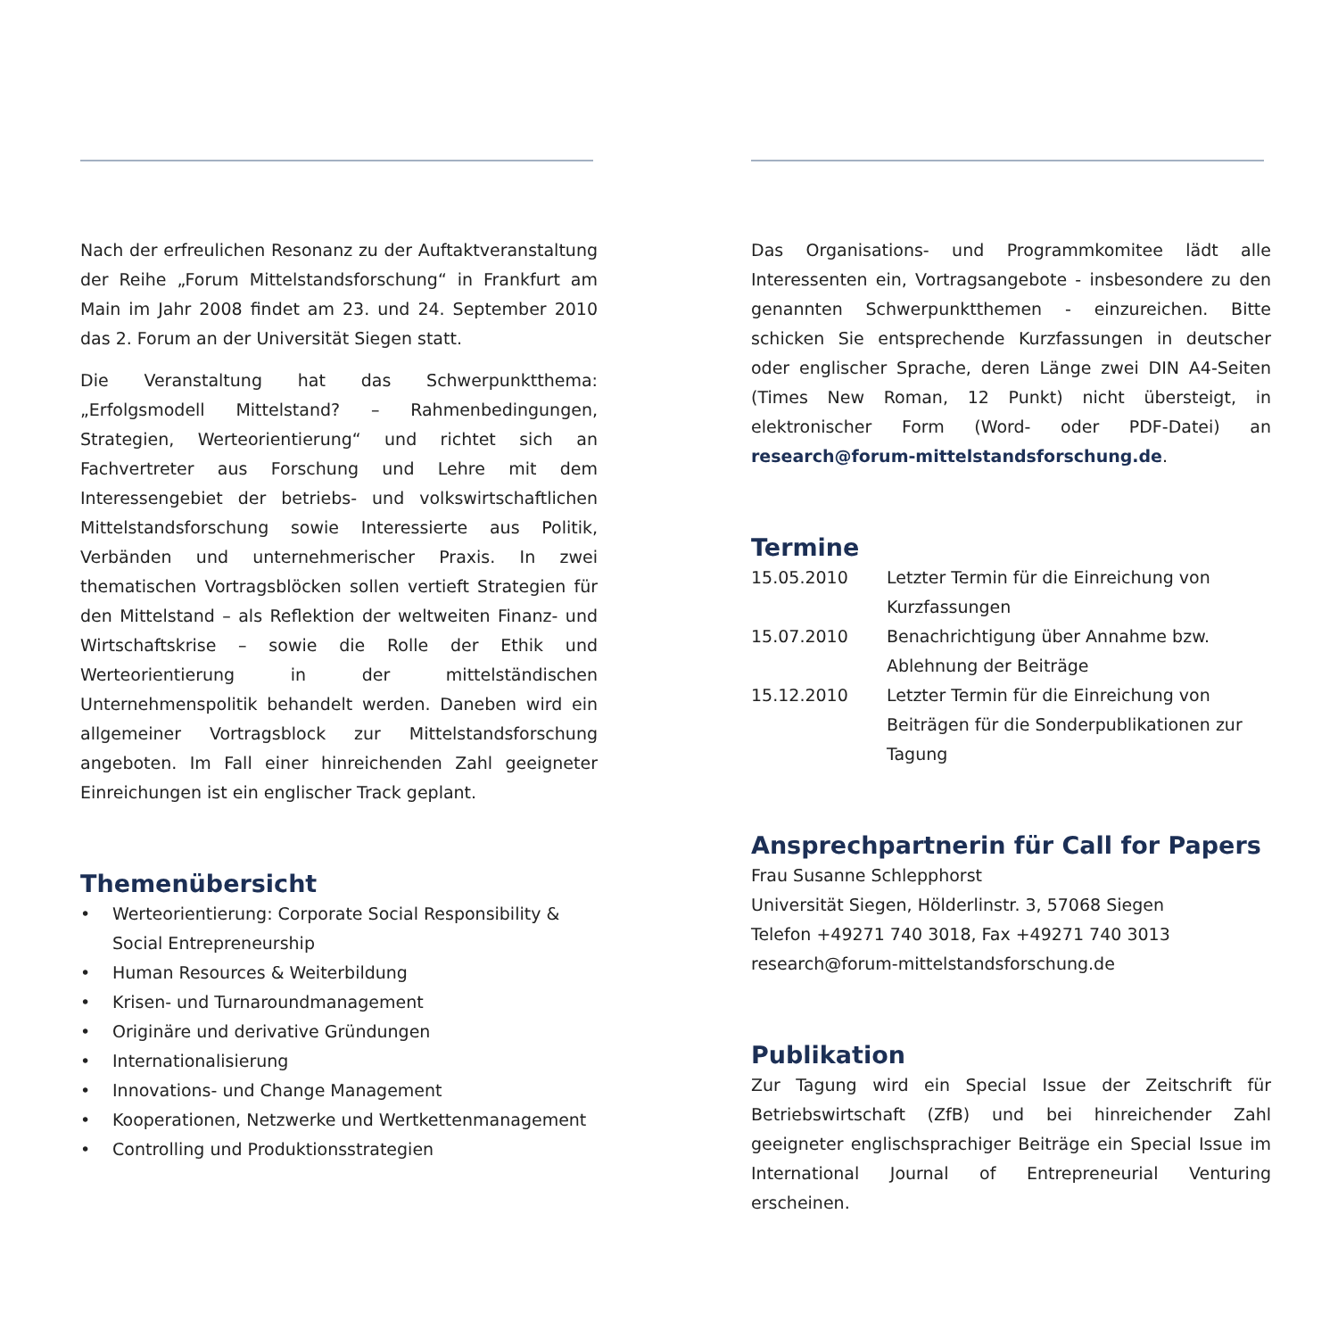Nach der erfreulichen Resonanz zu der Auftaktveranstaltung der Reihe „Forum Mittelstandsforschung“ in Frankfurt am Main im Jahr 2008 findet am 23. und 24. September 2010 das 2. Forum an der Universität Siegen statt.
Die Veranstaltung hat das Schwerpunktthema: „Erfolgsmodell Mittelstand? – Rahmenbedingungen, Strategien, Werteorientierung“ und richtet sich an Fachvertreter aus Forschung und Lehre mit dem Interessengebiet der betriebs- und volkswirtschaftlichen Mittelstandsforschung sowie Interessierte aus Politik, Verbänden und unternehmerischer Praxis. In zwei thematischen Vortragsblöcken sollen vertieft Strategien für den Mittelstand – als Reflektion der weltweiten Finanz- und Wirtschaftskrise – sowie die Rolle der Ethik und Werteorientierung in der mittelständischen Unternehmenspolitik behandelt werden. Daneben wird ein allgemeiner Vortragsblock zur Mittelstandsforschung angeboten. Im Fall einer hinreichenden Zahl geeigneter Einreichungen ist ein englischer Track geplant.
Themenübersicht
• Werteorientierung: Corporate Social Responsibility &
Social Entrepreneurship
• Human Resources & Weiterbildung
• Krisen- und Turnaroundmanagement
• Originäre und derivative Gründungen
• Internationalisierung
• Innovations- und Change Management
• Kooperationen, Netzwerke und Wertkettenmanagement
• Controlling und Produktionsstrategien
Das Organisations- und Programmkomitee lädt alle Interessenten ein, Vortragsangebote - insbesondere zu den genannten Schwerpunktthemen - einzureichen. Bitte schicken Sie entsprechende Kurzfassungen in deutscher oder englischer Sprache, deren Länge zwei DIN A4-Seiten (Times New Roman, 12 Punkt) nicht übersteigt, in elektronischer Form (Word- oder PDF-Datei) an research@forum-mittelstandsforschung.de.
Termine
| 15.05.2010 | Letzter Termin für die Einreichung von Kurzfassungen |
| 15.07.2010 | Benachrichtigung über Annahme bzw. Ablehnung der Beiträge |
| 15.12.2010 | Letzter Termin für die Einreichung von Beiträgen für die Sonderpublikationen zur Tagung |
Ansprechpartnerin für Call for Papers
Frau Susanne Schlepphorst
Universität Siegen, Hölderlinstr. 3, 57068 Siegen
Telefon +49271 740 3018, Fax +49271 740 3013
research@forum-mittelstandsforschung.de
Publikation
Zur Tagung wird ein Special Issue der Zeitschrift für Betriebswirtschaft (ZfB) und bei hinreichender Zahl geeigneter englischsprachiger Beiträge ein Special Issue im International Journal of Entrepreneurial Venturing erscheinen.